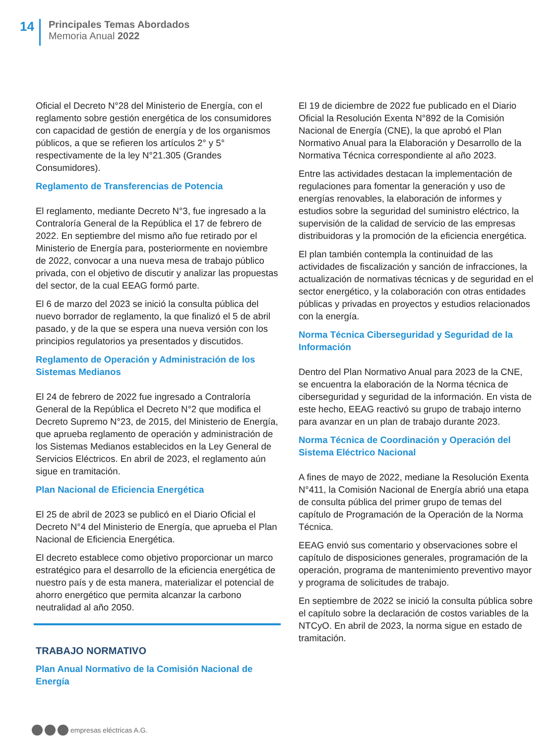14
Principales Temas Abordados
Memoria Anual 2022
Oficial el Decreto N°28 del Ministerio de Energía, con el reglamento sobre gestión energética de los consumidores con capacidad de gestión de energía y de los organismos públicos, a que se refieren los artículos 2° y 5° respectivamente de la ley N°21.305 (Grandes Consumidores).
Reglamento de Transferencias de Potencia
El reglamento, mediante Decreto N°3, fue ingresado a la Contraloría General de la República el 17 de febrero de 2022. En septiembre del mismo año fue retirado por el Ministerio de Energía para, posteriormente en noviembre de 2022, convocar a una nueva mesa de trabajo público privada, con el objetivo de discutir y analizar las propuestas del sector, de la cual EEAG formó parte.
El 6 de marzo del 2023 se inició la consulta pública del nuevo borrador de reglamento, la que finalizó el 5 de abril pasado, y de la que se espera una nueva versión con los principios regulatorios ya presentados y discutidos.
Reglamento de Operación y Administración de los Sistemas Medianos
El 24 de febrero de 2022 fue ingresado a Contraloría General de la República el Decreto N°2 que modifica el Decreto Supremo N°23, de 2015, del Ministerio de Energía, que aprueba reglamento de operación y administración de los Sistemas Medianos establecidos en la Ley General de Servicios Eléctricos. En abril de 2023, el reglamento aún sigue en tramitación.
Plan Nacional de Eficiencia Energética
El 25 de abril de 2023 se publicó en el Diario Oficial el Decreto N°4 del Ministerio de Energía, que aprueba el Plan Nacional de Eficiencia Energética.
El decreto establece como objetivo proporcionar un marco estratégico para el desarrollo de la eficiencia energética de nuestro país y de esta manera, materializar el potencial de ahorro energético que permita alcanzar la carbono neutralidad al año 2050.
TRABAJO NORMATIVO
Plan Anual Normativo de la Comisión Nacional de Energía
El 19 de diciembre de 2022 fue publicado en el Diario Oficial la Resolución Exenta N°892 de la Comisión Nacional de Energía (CNE), la que aprobó el Plan Normativo Anual para la Elaboración y Desarrollo de la Normativa Técnica correspondiente al año 2023.
Entre las actividades destacan la implementación de regulaciones para fomentar la generación y uso de energías renovables, la elaboración de informes y estudios sobre la seguridad del suministro eléctrico, la supervisión de la calidad de servicio de las empresas distribuidoras y la promoción de la eficiencia energética.
El plan también contempla la continuidad de las actividades de fiscalización y sanción de infracciones, la actualización de normativas técnicas y de seguridad en el sector energético, y la colaboración con otras entidades públicas y privadas en proyectos y estudios relacionados con la energía.
Norma Técnica Ciberseguridad y Seguridad de la Información
Dentro del Plan Normativo Anual para 2023 de la CNE, se encuentra la elaboración de la Norma técnica de ciberseguridad y seguridad de la información. En vista de este hecho, EEAG reactivó su grupo de trabajo interno para avanzar en un plan de trabajo durante 2023.
Norma Técnica de Coordinación y Operación del Sistema Eléctrico Nacional
A fines de mayo de 2022, mediane la Resolución Exenta N°411, la Comisión Nacional de Energía abrió una etapa de consulta pública del primer grupo de temas del capítulo de Programación de la Operación de la Norma Técnica.
EEAG envió sus comentario y observaciones sobre el capítulo de disposiciones generales, programación de la operación, programa de mantenimiento preventivo mayor y programa de solicitudes de trabajo.
En septiembre de 2022 se inició la consulta pública sobre el capítulo sobre la declaración de costos variables de la NTCyO. En abril de 2023, la norma sigue en estado de tramitación.
empresas eléctricas A.G.